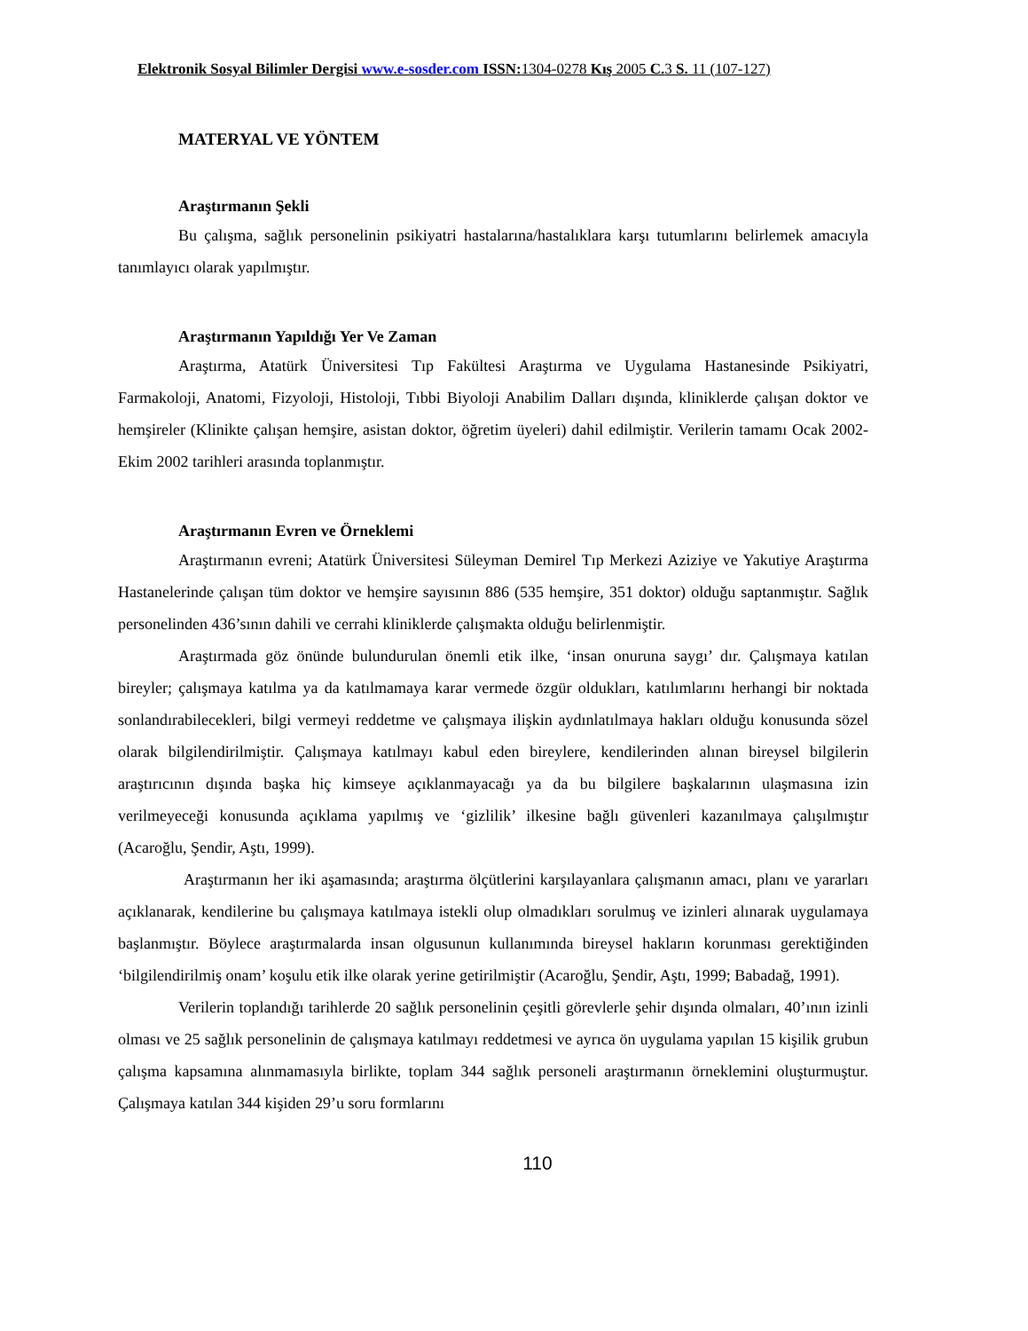Elektronik Sosyal Bilimler Dergisi www.e-sosder.com ISSN: 1304-0278 Kış 2005 C. 3 S. 11 (107-127)
MATERYAL VE YÖNTEM
Araştırmanın Şekli
Bu çalışma, sağlık personelinin psikiyatri hastalarına/hastalıklara karşı tutumlarını belirlemek amacıyla tanımlayıcı olarak yapılmıştır.
Araştırmanın Yapıldığı Yer Ve Zaman
Araştırma, Atatürk Üniversitesi Tıp Fakültesi Araştırma ve Uygulama Hastanesinde Psikiyatri, Farmakoloji, Anatomi, Fizyoloji, Histoloji, Tıbbi Biyoloji Anabilim Dalları dışında, kliniklerde çalışan doktor ve hemşireler (Klinikte çalışan hemşire, asistan doktor, öğretim üyeleri) dahil edilmiştir. Verilerin tamamı Ocak 2002-Ekim 2002 tarihleri arasında toplanmıştır.
Araştırmanın Evren ve Örneklemi
Araştırmanın evreni; Atatürk Üniversitesi Süleyman Demirel Tıp Merkezi Aziziye ve Yakutiye Araştırma Hastanelerinde çalışan tüm doktor ve hemşire sayısının 886 (535 hemşire, 351 doktor) olduğu saptanmıştır. Sağlık personelinden 436’sının dahili ve cerrahi kliniklerde çalışmakta olduğu belirlenmiştir.
Araştırmada göz önünde bulundurulan önemli etik ilke, ‘insan onuruna saygı’ dır. Çalışmaya katılan bireyler; çalışmaya katılma ya da katılmamaya karar vermede özgür oldukları, katılımlarını herhangi bir noktada sonlandırabilecekleri, bilgi vermeyi reddetme ve çalışmaya ilişkin aydınlatılmaya hakları olduğu konusunda sözel olarak bilgilendirilmiştir. Çalışmaya katılmayı kabul eden bireylere, kendilerinden alınan bireysel bilgilerin araştırıcının dışında başka hiç kimseye açıklanmayacağı ya da bu bilgilere başkalarının ulaşmasına izin verilmeyeceği konusunda açıklama yapılmış ve ‘gizlilik’ ilkesine bağlı güvenleri kazanılmaya çalışılmıştır (Acaroğlu, Şendir, Aştı, 1999).
Araştırmanın her iki aşamasında; araştırma ölçütlerini karşılayanlara çalışmanın amacı, planı ve yararları açıklanarak, kendilerine bu çalışmaya katılmaya istekli olup olmadıkları sorulmuş ve izinleri alınarak uygulamaya başlanmıştır. Böylece araştırmalarda insan olgusunun kullanımında bireysel hakların korunması gerektiğinden ‘bilgilendirilmiş onam’ koşulu etik ilke olarak yerine getirilmiştir (Acaroğlu, Şendir, Aştı, 1999; Babadağ, 1991).
Verilerin toplandığı tarihlerde 20 sağlık personelinin çeşitli görevlerle şehir dışında olmaları, 40’ının izinli olması ve 25 sağlık personelinin de çalışmaya katılmayı reddetmesi ve ayrıca ön uygulama yapılan 15 kişilik grubun çalışma kapsamına alınmamasıyla birlikte, toplam 344 sağlık personeli araştırmanın örneklemini oluşturmuştur. Çalışmaya katılan 344 kişiden 29’u soru formlarını
110